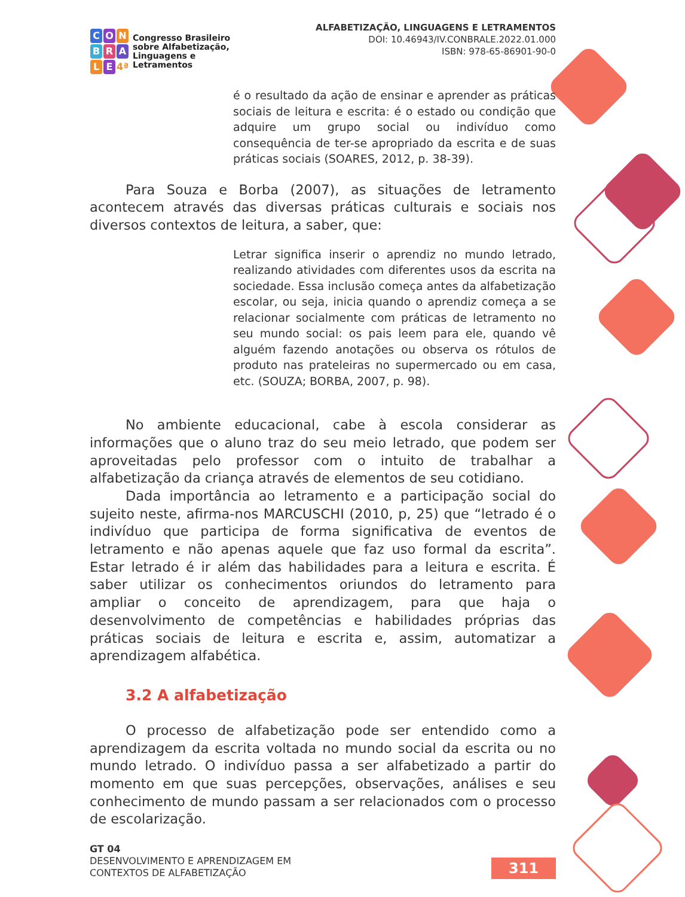C O N
B R A
L E 4ª
Congresso Brasileiro
sobre Alfabetização,
Linguagens e
Letramentos
ALFABETIZAÇÃO, LINGUAGENS E LETRAMENTOS
DOI: 10.46943/IV.CONBRALE.2022.01.000
ISBN: 978-65-86901-90-0
é o resultado da ação de ensinar e aprender as práticas sociais de leitura e escrita: é o estado ou condição que adquire um grupo social ou indivíduo como consequência de ter-se apropriado da escrita e de suas práticas sociais (SOARES, 2012, p. 38-39).
Para Souza e Borba (2007), as situações de letramento acontecem através das diversas práticas culturais e sociais nos diversos contextos de leitura, a saber, que:
Letrar significa inserir o aprendiz no mundo letrado, realizando atividades com diferentes usos da escrita na sociedade. Essa inclusão começa antes da alfabetização escolar, ou seja, inicia quando o aprendiz começa a se relacionar socialmente com práticas de letramento no seu mundo social: os pais leem para ele, quando vê alguém fazendo anotações ou observa os rótulos de produto nas prateleiras no supermercado ou em casa, etc. (SOUZA; BORBA, 2007, p. 98).
No ambiente educacional, cabe à escola considerar as informações que o aluno traz do seu meio letrado, que podem ser aproveitadas pelo professor com o intuito de trabalhar a alfabetização da criança através de elementos de seu cotidiano.
Dada importância ao letramento e a participação social do sujeito neste, afirma-nos MARCUSCHI (2010, p, 25) que “letrado é o indivíduo que participa de forma significativa de eventos de letramento e não apenas aquele que faz uso formal da escrita”. Estar letrado é ir além das habilidades para a leitura e escrita. É saber utilizar os conhecimentos oriundos do letramento para ampliar o conceito de aprendizagem, para que haja o desenvolvimento de competências e habilidades próprias das práticas sociais de leitura e escrita e, assim, automatizar a aprendizagem alfabética.
3.2 A alfabetização
O processo de alfabetização pode ser entendido como a aprendizagem da escrita voltada no mundo social da escrita ou no mundo letrado. O indivíduo passa a ser alfabetizado a partir do momento em que suas percepções, observações, análises e seu conhecimento de mundo passam a ser relacionados com o processo de escolarização.
GT 04
DESENVOLVIMENTO E APRENDIZAGEM EM
CONTEXTOS DE ALFABETIZAÇÃO
311